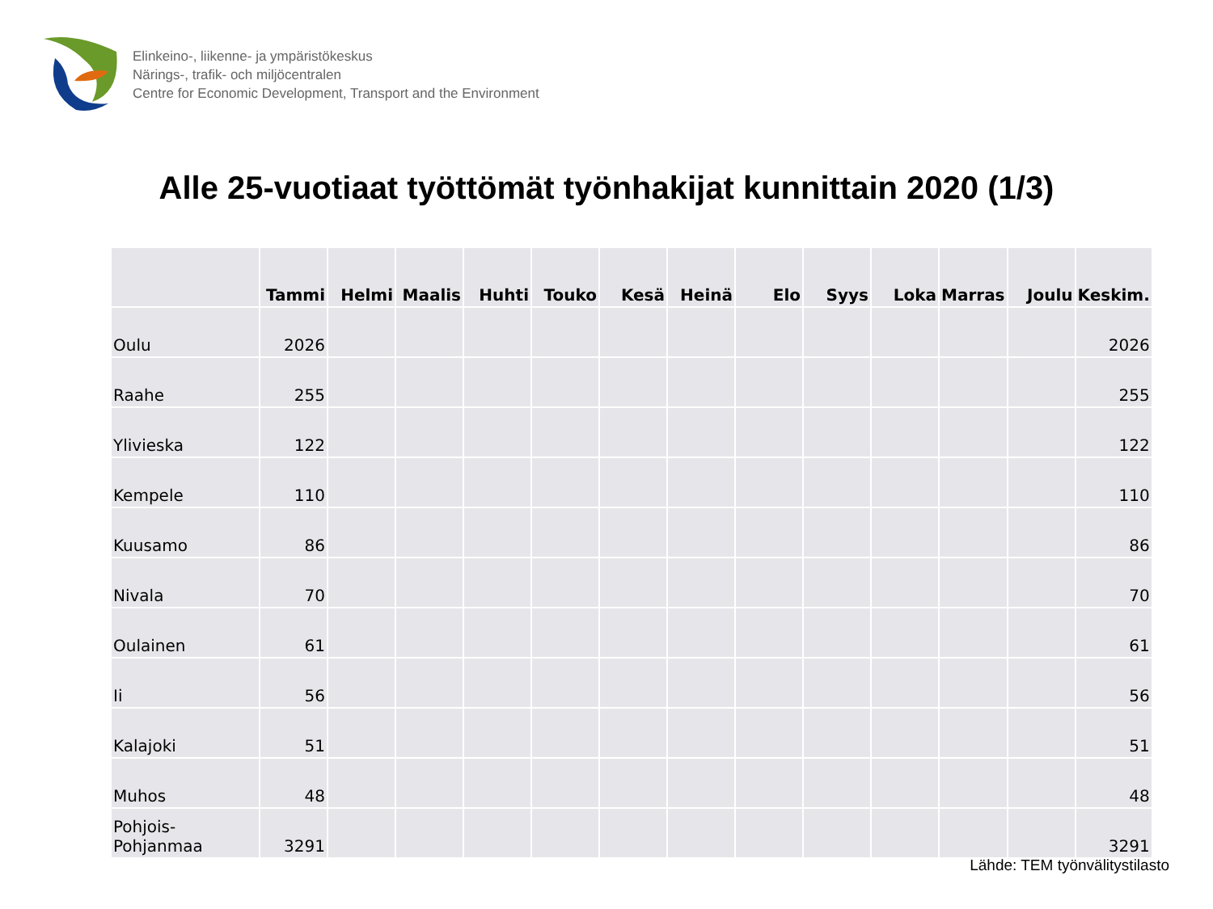Elinkeino-, liikenne- ja ympäristökeskus
Närings-, trafik- och miljöcentralen
Centre for Economic Development, Transport and the Environment
Alle 25-vuotiaat työttömät työnhakijat kunnittain 2020 (1/3)
| | Tammi | Helmi | Maalis | Huhti | Touko | Kesä | Heinä | Elo | Syys | Loka | Marras | Joulu | Keskim. |
| --- | --- | --- | --- | --- | --- | --- | --- | --- | --- | --- | --- | --- | --- |
| Oulu | 2026 | | | | | | | | | | | | 2026 |
| Raahe | 255 | | | | | | | | | | | | 255 |
| Ylivieska | 122 | | | | | | | | | | | | 122 |
| Kempele | 110 | | | | | | | | | | | | 110 |
| Kuusamo | 86 | | | | | | | | | | | | 86 |
| Nivala | 70 | | | | | | | | | | | | 70 |
| Oulainen | 61 | | | | | | | | | | | | 61 |
| Ii | 56 | | | | | | | | | | | | 56 |
| Kalajoki | 51 | | | | | | | | | | | | 51 |
| Muhos | 48 | | | | | | | | | | | | 48 |
| Pohjois- Pohjanmaa | 3291 | | | | | | | | | | | | 3291 |
Lähde: TEM työnvälitystilasto